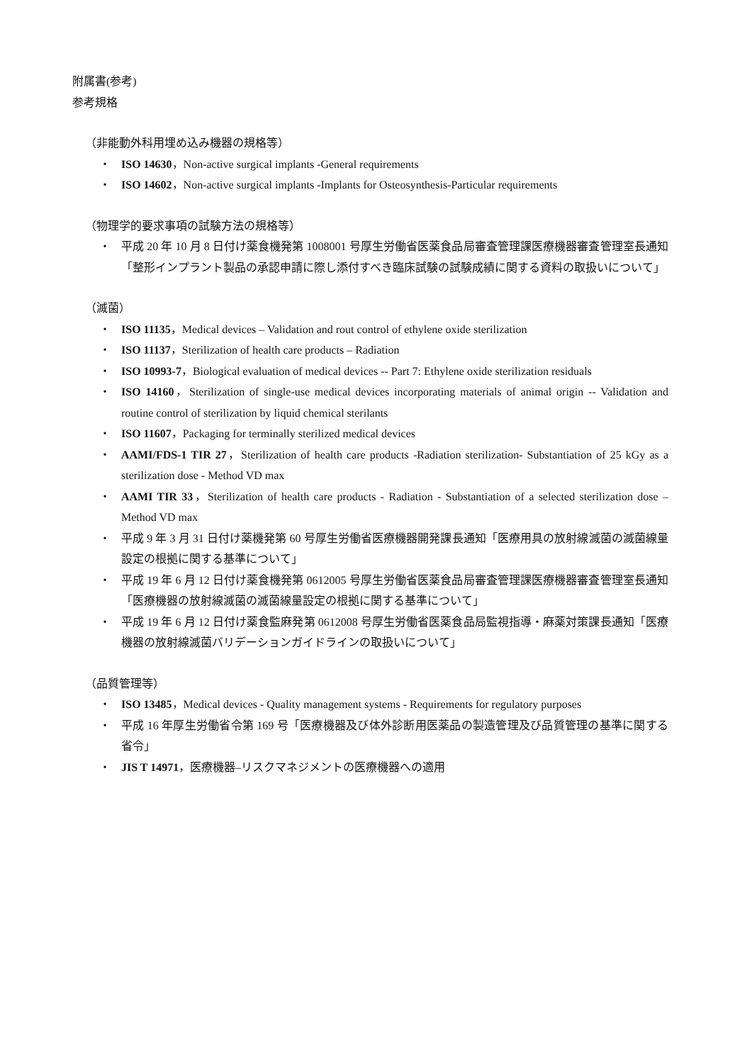附属書(参考)
参考規格
（非能動外科用埋め込み機器の規格等）
・ ISO 14630，Non-active surgical implants -General requirements
・ ISO 14602，Non-active surgical implants -Implants for Osteosynthesis-Particular requirements
（物理学的要求事項の試験方法の規格等）
・ 平成 20 年 10 月 8 日付け薬食機発第 1008001 号厚生労働省医薬食品局審査管理課医療機器審査管理室長通知「整形インプラント製品の承認申請に際し添付すべき臨床試験の試験成績に関する資料の取扱いについて」
（滅菌）
・ ISO 11135，Medical devices – Validation and rout control of ethylene oxide sterilization
・ ISO 11137，Sterilization of health care products – Radiation
・ ISO 10993-7，Biological evaluation of medical devices -- Part 7: Ethylene oxide sterilization residuals
・ ISO 14160，Sterilization of single-use medical devices incorporating materials of animal origin -- Validation and routine control of sterilization by liquid chemical sterilants
・ ISO 11607，Packaging for terminally sterilized medical devices
・ AAMI/FDS-1 TIR 27，Sterilization of health care products -Radiation sterilization- Substantiation of 25 kGy as a sterilization dose - Method VD max
・ AAMI TIR 33，Sterilization of health care products - Radiation - Substantiation of a selected sterilization dose – Method VD max
・ 平成 9 年 3 月 31 日付け薬機発第 60 号厚生労働省医療機器開発課長通知「医療用具の放射線滅菌の滅菌線量設定の根拠に関する基準について」
・ 平成 19 年 6 月 12 日付け薬食機発第 0612005 号厚生労働省医薬食品局審査管理課医療機器審査管理室長通知「医療機器の放射線滅菌の滅菌線量設定の根拠に関する基準について」
・ 平成 19 年 6 月 12 日付け薬食監麻発第 0612008 号厚生労働省医薬食品局監視指導・麻薬対策課長通知「医療機器の放射線滅菌バリデーションガイドラインの取扱いについて」
（品質管理等）
・ ISO 13485，Medical devices - Quality management systems - Requirements for regulatory purposes
・ 平成 16 年厚生労働省令第 169 号「医療機器及び体外診断用医薬品の製造管理及び品質管理の基準に関する省令」
・ JIS T 14971，医療機器–リスクマネジメントの医療機器への適用